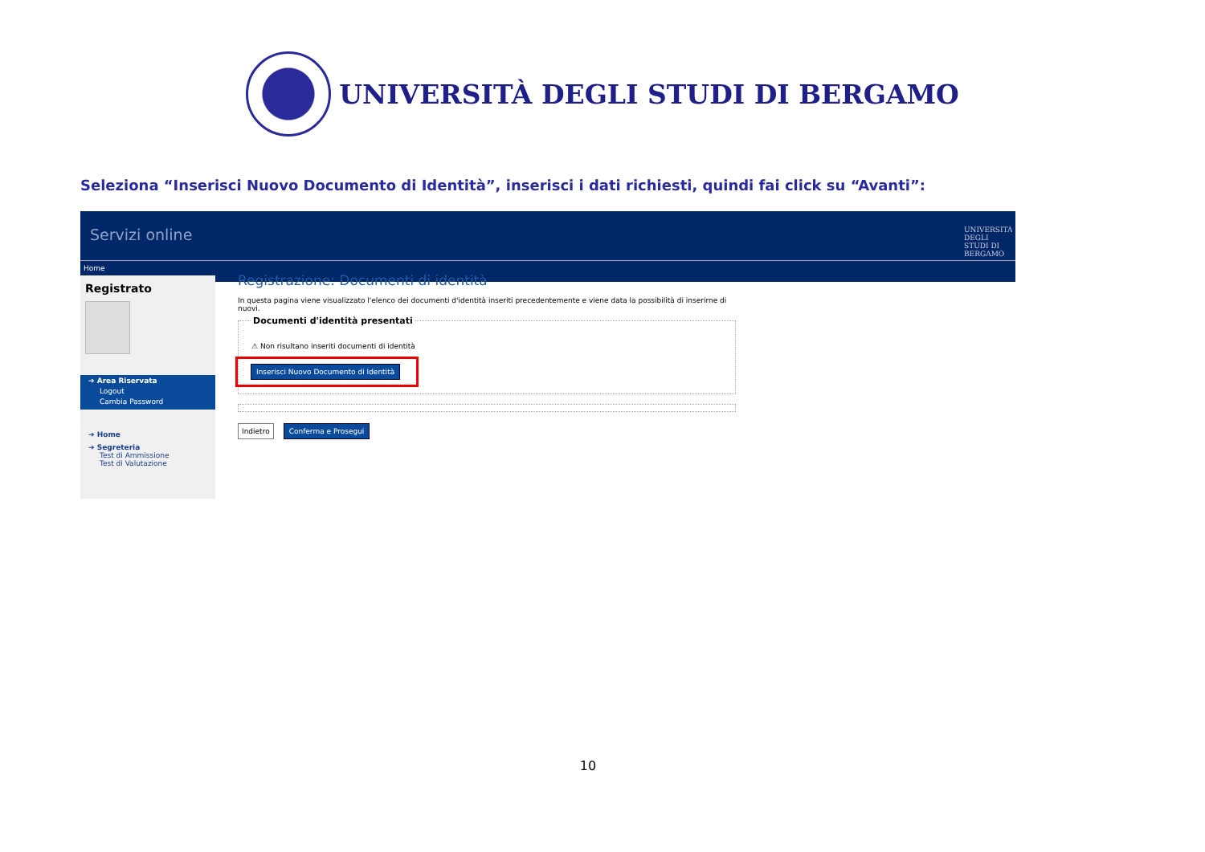UNIVERSITÀ DEGLI STUDI DI BERGAMO
Seleziona “Inserisci Nuovo Documento di Identità”, inserisci i dati richiesti, quindi fai click su “Avanti”:
Servizi online UNIVERSITÀ DEGLI STUDI DI BERGAMO
Home
Registrato
➔ Area Riservata
Logout
Cambia Password
➔ Home
➔ Segreteria
Test di Ammissione
Test di Valutazione
Registrazione: Documenti di identità
In questa pagina viene visualizzato l'elenco dei documenti d'identità inseriti precedentemente e viene data la possibilità di inserirne di nuovi.
Documenti d'identità presentati
⚠ Non risultano inseriti documenti di identità
Inserisci Nuovo Documento di Identità
Indietro Conferma e Prosegui
10